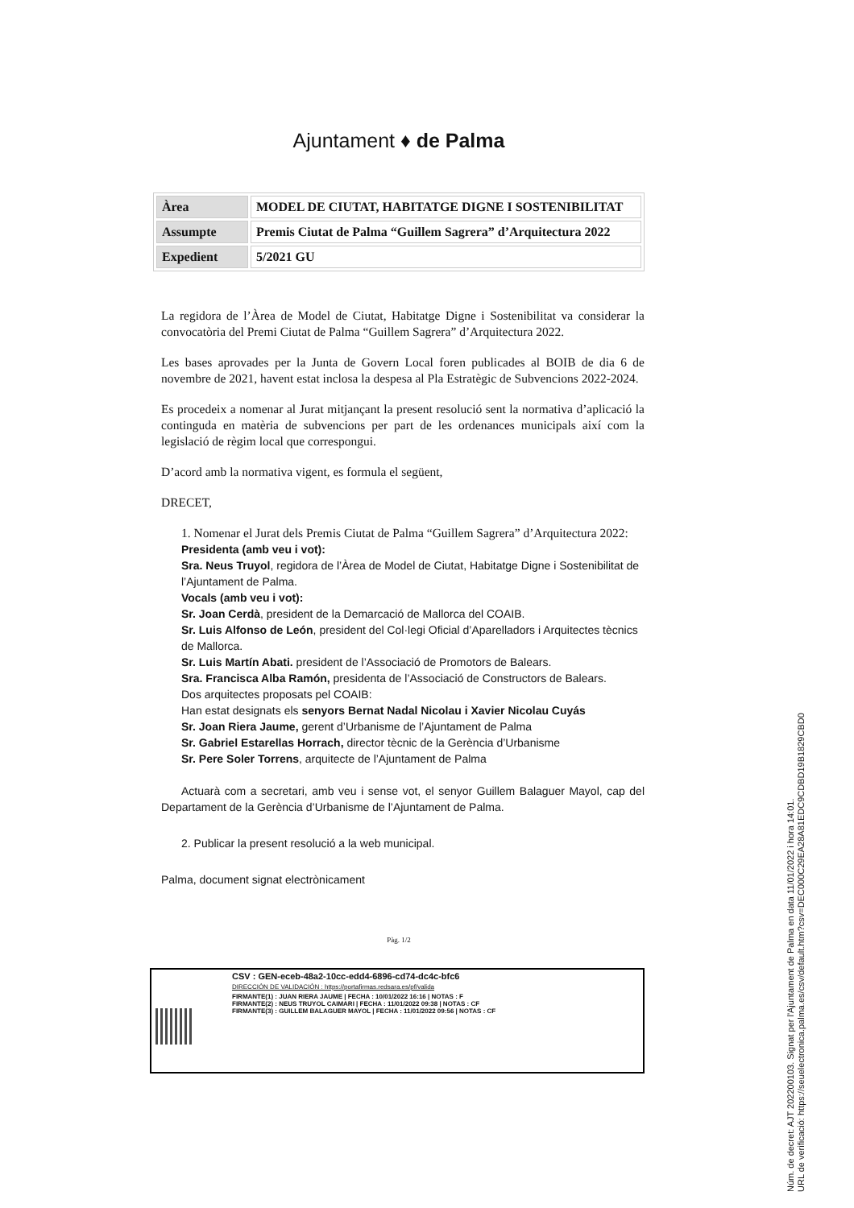Ajuntament ♦ de Palma
| Àrea | MODEL DE CIUTAT, HABITATGE DIGNE I SOSTENIBILITAT |
| Assumpte | Premis Ciutat de Palma “Guillem Sagrera” d’Arquitectura 2022 |
| Expedient | 5/2021 GU |
La regidora de l’Àrea de Model de Ciutat, Habitatge Digne i Sostenibilitat va considerar la convocatòria del Premi Ciutat de Palma “Guillem Sagrera” d’Arquitectura 2022.
Les bases aprovades per la Junta de Govern Local foren publicades al BOIB de dia 6 de novembre de 2021, havent estat inclosa la despesa al Pla Estratègic de Subvencions 2022-2024.
Es procedeix a nomenar al Jurat mitjançant la present resolució sent la normativa d’aplicació la continguda en matèria de subvencions per part de les ordenances municipals així com la legislació de règim local que correspongui.
D’acord amb la normativa vigent, es formula el següent,
DRECET,
1. Nomenar el Jurat dels Premis Ciutat de Palma “Guillem Sagrera” d’Arquitectura 2022:
Presidenta (amb veu i vot):
Sra. Neus Truyol, regidora de l’Àrea de Model de Ciutat, Habitatge Digne i Sostenibilitat de l’Ajuntament de Palma.
Vocals (amb veu i vot):
Sr. Joan Cerdà, president de la Demarcació de Mallorca del COAIB.
Sr. Luis Alfonso de León, president del Col·legi Oficial d’Aparelladors i Arquitectes tècnics de Mallorca.
Sr. Luis Martín Abati. president de l’Associació de Promotors de Balears.
Sra. Francisca Alba Ramón, presidenta de l’Associació de Constructors de Balears.
Dos arquitectes proposats pel COAIB:
Han estat designats els senyors Bernat Nadal Nicolau i Xavier Nicolau Cuyás
Sr. Joan Riera Jaume, gerent d’Urbanisme de l’Ajuntament de Palma
Sr. Gabriel Estarellas Horrach, director tècnic de la Gerència d’Urbanisme
Sr. Pere Soler Torrens, arquitecte de l’Ajuntament de Palma
Actuarà com a secretari, amb veu i sense vot, el senyor Guillem Balaguer Mayol, cap del Departament de la Gerència d’Urbanisme de l’Ajuntament de Palma.
2. Publicar la present resolució a la web municipal.
Palma, document signat electrònicament
Pàg. 1/2
CSV : GEN-eceb-48a2-10cc-edd4-6896-cd74-dc4c-bfc6
DIRECCIÓN DE VALIDACIÓN : https://portafirmas.redsara.es/pf/valida
FIRMANTE(1) : JUAN RIERA JAUME | FECHA : 10/01/2022 16:16 | NOTAS : F
FIRMANTE(2) : NEUS TRUYOL CAIMARI | FECHA : 11/01/2022 09:38 | NOTAS : CF
FIRMANTE(3) : GUILLEM BALAGUER MAYOL | FECHA : 11/01/2022 09:56 | NOTAS : CF
Núm. de decret: AJT 202200103. Signat per l'Ajuntament de Palma en data 11/01/2022 i hora 14:01.
URL de verificació: https://seuelectronica.palma.es/csv/default.htm?csv=DEC000C29EA28A81EDC9CDBD19B1829CBD0